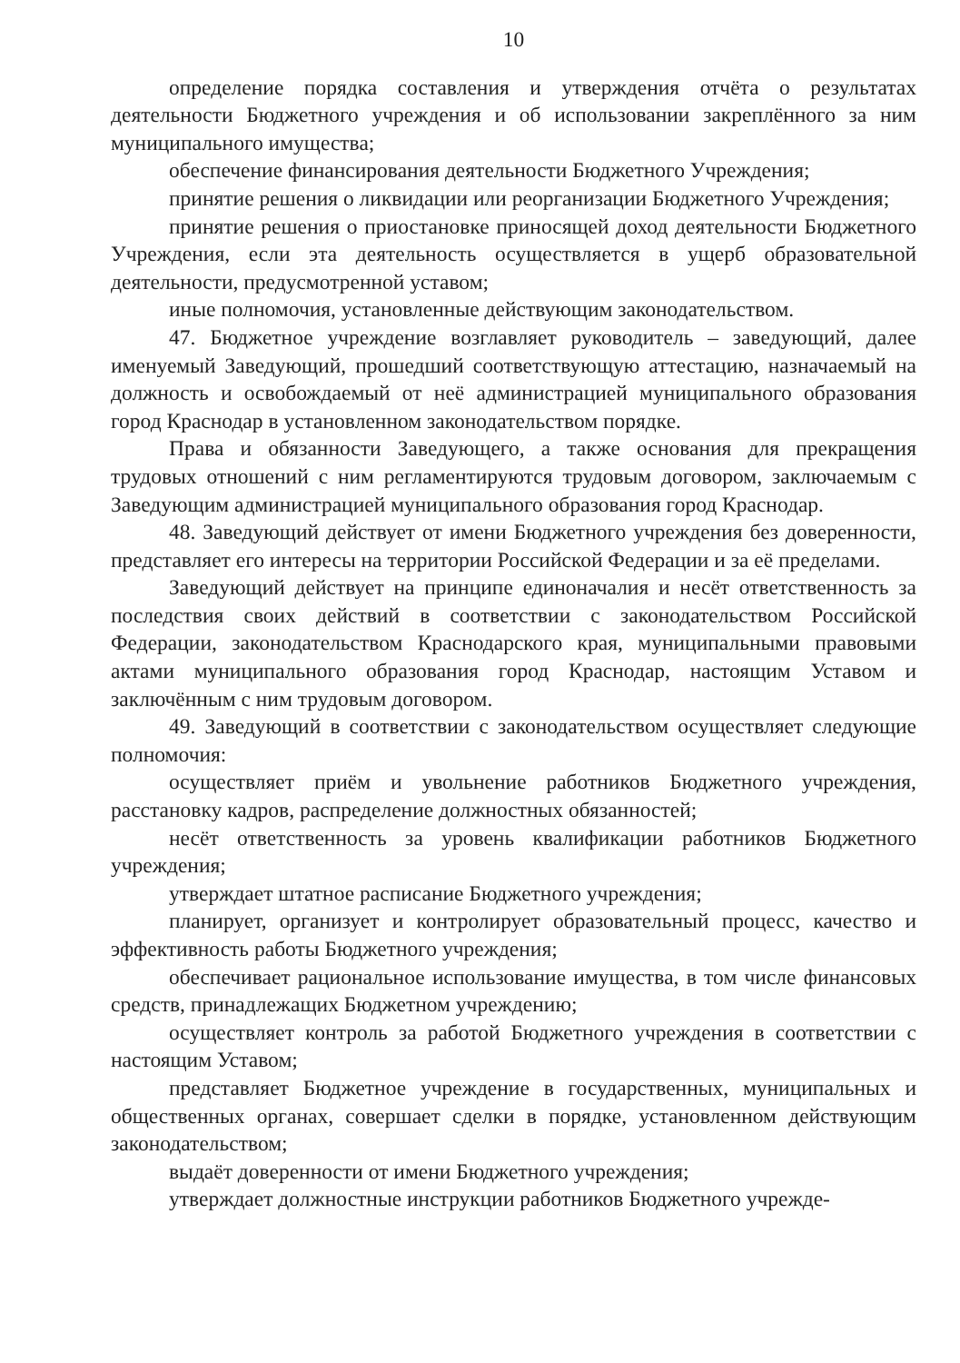10
определение порядка составления и утверждения отчёта о результатах деятельности Бюджетного учреждения и об использовании закреплённого за ним муниципального имущества;
обеспечение финансирования деятельности Бюджетного Учреждения;
принятие решения о ликвидации или реорганизации Бюджетного Учреждения;
принятие решения о приостановке приносящей доход деятельности Бюджетного Учреждения, если эта деятельность осуществляется в ущерб образовательной деятельности, предусмотренной уставом;
иные полномочия, установленные действующим законодательством.
47. Бюджетное учреждение возглавляет руководитель – заведующий, далее именуемый Заведующий, прошедший соответствующую аттестацию, назначаемый на должность и освобождаемый от неё администрацией муниципального образования город Краснодар в установленном законодательством порядке.
Права и обязанности Заведующего, а также основания для прекращения трудовых отношений с ним регламентируются трудовым договором, заключаемым с Заведующим администрацией муниципального образования город Краснодар.
48. Заведующий действует от имени Бюджетного учреждения без доверенности, представляет его интересы на территории Российской Федерации и за её пределами.
Заведующий действует на принципе единоначалия и несёт ответственность за последствия своих действий в соответствии с законодательством Российской Федерации, законодательством Краснодарского края, муниципальными правовыми актами муниципального образования город Краснодар, настоящим Уставом и заключённым с ним трудовым договором.
49. Заведующий в соответствии с законодательством осуществляет следующие полномочия:
осуществляет приём и увольнение работников Бюджетного учреждения, расстановку кадров, распределение должностных обязанностей;
несёт ответственность за уровень квалификации работников Бюджетного учреждения;
утверждает штатное расписание Бюджетного учреждения;
планирует, организует и контролирует образовательный процесс, качество и эффективность работы Бюджетного учреждения;
обеспечивает рациональное использование имущества, в том числе финансовых средств, принадлежащих Бюджетном учреждению;
осуществляет контроль за работой Бюджетного учреждения в соответствии с настоящим Уставом;
представляет Бюджетное учреждение в государственных, муниципальных и общественных органах, совершает сделки в порядке, установленном действующим законодательством;
выдаёт доверенности от имени Бюджетного учреждения;
утверждает должностные инструкции работников Бюджетного учрежде-